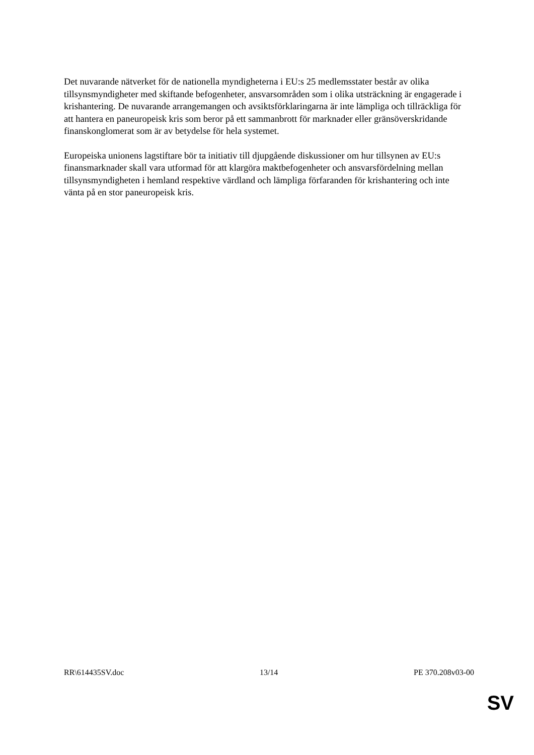Det nuvarande nätverket för de nationella myndigheterna i EU:s 25 medlemsstater består av olika tillsynsmyndigheter med skiftande befogenheter, ansvarsområden som i olika utsträckning är engagerade i krishantering. De nuvarande arrangemangen och avsiktsförklaringarna är inte lämpliga och tillräckliga för att hantera en paneuropeisk kris som beror på ett sammanbrott för marknader eller gränsöverskridande finanskonglomerat som är av betydelse för hela systemet.
Europeiska unionens lagstiftare bör ta initiativ till djupgående diskussioner om hur tillsynen av EU:s finansmarknader skall vara utformad för att klargöra maktbefogenheter och ansvarsfördelning mellan tillsynsmyndigheten i hemland respektive värdland och lämpliga förfaranden för krishantering och inte vänta på en stor paneuropeisk kris.
RR\614435SV.doc 13/14 PE 370.208v03-00
SV